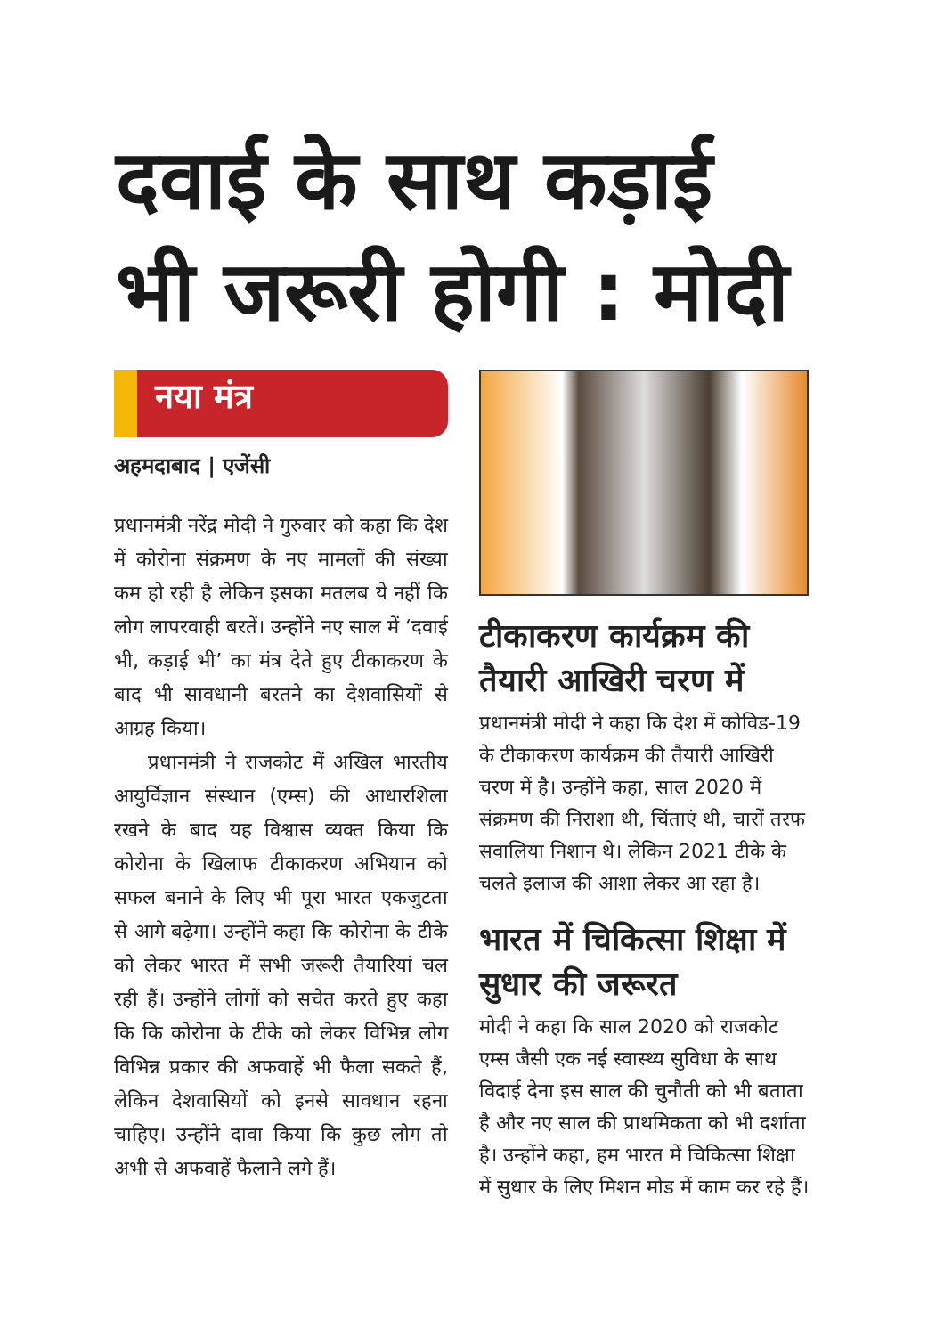दवाई के साथ कड़ाई
भी जरूरी होगी : मोदी
नया मंत्र
अहमदाबाद | एजेंसी
प्रधानमंत्री नरेंद्र मोदी ने गुरुवार को कहा कि देश में कोरोना संक्रमण के नए मामलों की संख्या कम हो रही है लेकिन इसका मतलब ये नहीं कि लोग लापरवाही बरतें। उन्होंने नए साल में ‘दवाई भी, कड़ाई भी’ का मंत्र देते हुए टीकाकरण के बाद भी सावधानी बरतने का देशवासियों से आग्रह किया।
प्रधानमंत्री ने राजकोट में अखिल भारतीय आयुर्विज्ञान संस्थान (एम्स) की आधारशिला रखने के बाद यह विश्वास व्यक्त किया कि कोरोना के खिलाफ टीकाकरण अभियान को सफल बनाने के लिए भी पूरा भारत एकजुटता से आगे बढ़ेगा। उन्होंने कहा कि कोरोना के टीके को लेकर भारत में सभी जरूरी तैयारियां चल रही हैं। उन्होंने लोगों को सचेत करते हुए कहा कि कि कोरोना के टीके को लेकर विभिन्न लोग विभिन्न प्रकार की अफवाहें भी फैला सकते हैं, लेकिन देशवासियों को इनसे सावधान रहना चाहिए। उन्होंने दावा किया कि कुछ लोग तो अभी से अफवाहें फैलाने लगे हैं।
टीकाकरण कार्यक्रम की तैयारी आखिरी चरण में
प्रधानमंत्री मोदी ने कहा कि देश में कोविड-19 के टीकाकरण कार्यक्रम की तैयारी आखिरी चरण में है। उन्होंने कहा, साल 2020 में संक्रमण की निराशा थी, चिंताएं थी, चारों तरफ सवालिया निशान थे। लेकिन 2021 टीके के चलते इलाज की आशा लेकर आ रहा है।
भारत में चिकित्सा शिक्षा में सुधार की जरूरत
मोदी ने कहा कि साल 2020 को राजकोट एम्स जैसी एक नई स्वास्थ्य सुविधा के साथ विदाई देना इस साल की चुनौती को भी बताता है और नए साल की प्राथमिकता को भी दर्शाता है। उन्होंने कहा, हम भारत में चिकित्सा शिक्षा में सुधार के लिए मिशन मोड में काम कर रहे हैं।